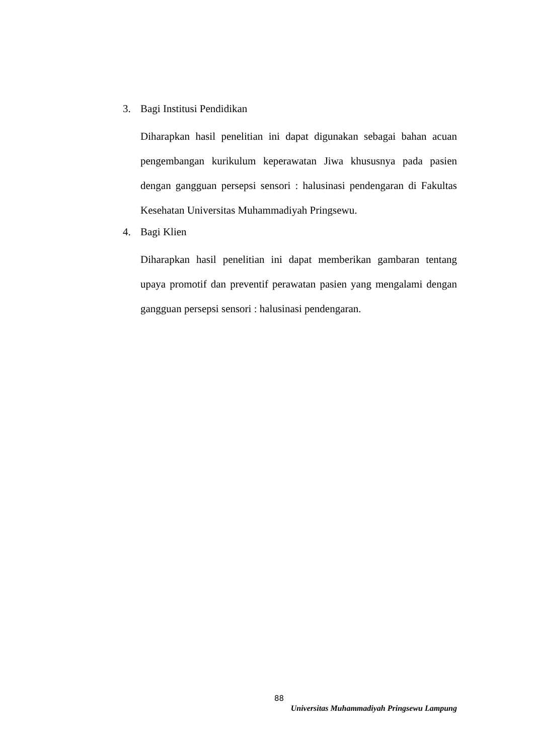3. Bagi Institusi Pendidikan
Diharapkan hasil penelitian ini dapat digunakan sebagai bahan acuan pengembangan kurikulum keperawatan Jiwa khususnya pada pasien dengan gangguan persepsi sensori : halusinasi pendengaran di Fakultas Kesehatan Universitas Muhammadiyah Pringsewu.
4. Bagi Klien
Diharapkan hasil penelitian ini dapat memberikan gambaran tentang upaya promotif dan preventif perawatan pasien yang mengalami dengan gangguan persepsi sensori : halusinasi pendengaran.
88
Universitas Muhammadiyah Pringsewu Lampung